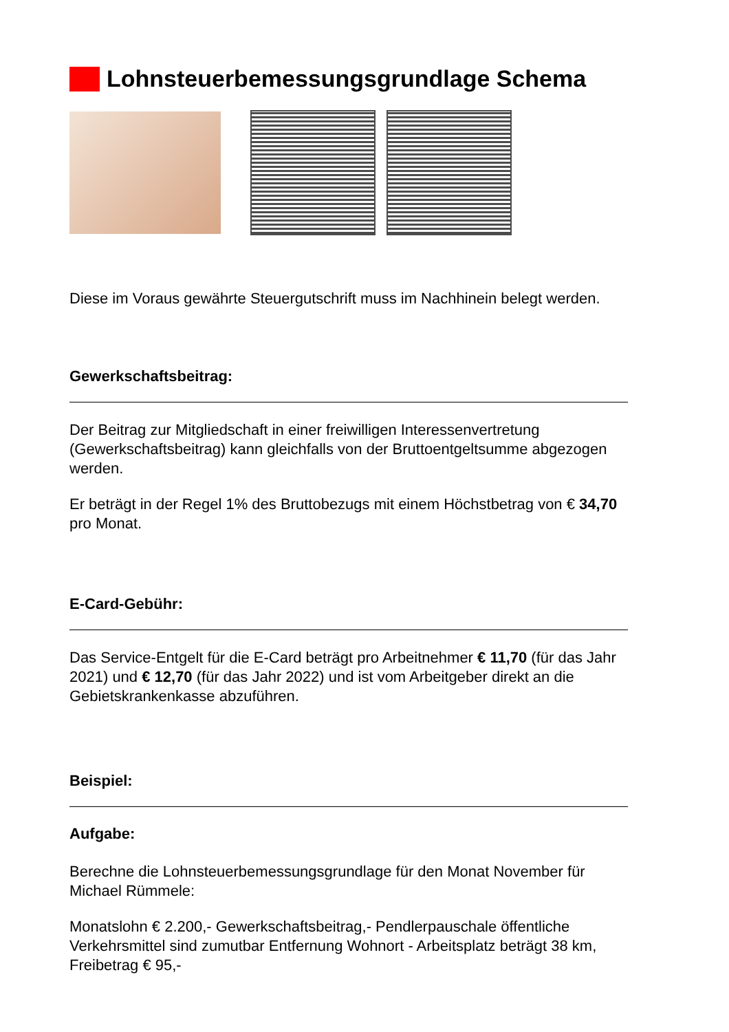Lohnsteuerbemessungsgrundlage Schema
Diese im Voraus gewährte Steuergutschrift muss im Nachhinein belegt werden.
Gewerkschaftsbeitrag:
Der Beitrag zur Mitgliedschaft in einer freiwilligen Interessenvertretung (Gewerkschaftsbeitrag) kann gleichfalls von der Bruttoentgeltsumme abgezogen werden.
Er beträgt in der Regel 1% des Bruttobezugs mit einem Höchstbetrag von € 34,70 pro Monat.
E-Card-Gebühr:
Das Service-Entgelt für die E-Card beträgt pro Arbeitnehmer € 11,70 (für das Jahr 2021) und € 12,70 (für das Jahr 2022) und ist vom Arbeitgeber direkt an die Gebietskrankenkasse abzuführen.
Beispiel:
Aufgabe:
Berechne die Lohnsteuerbemessungsgrundlage für den Monat November für Michael Rümmele:
Monatslohn € 2.200,- Gewerkschaftsbeitrag,- Pendlerpauschale öffentliche Verkehrsmittel sind zumutbar Entfernung Wohnort - Arbeitsplatz beträgt 38 km, Freibetrag € 95,-